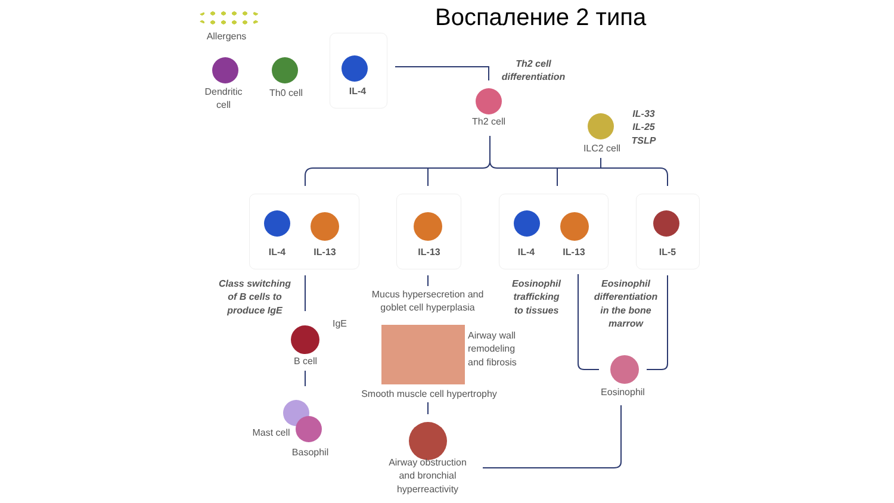Воспаление 2 типа
Allergens
Dendritic
cell
Th0 cell IL-4
Th2 cell
differentiation
Th2 cell
IL-33
IL-25
TSLP
ILC2 cell
IL-4 IL-13 IL-13 IL-4 IL-13 IL-5
Class switching
of B cells to
produce IgE
Mucus hypersecretion and
goblet cell hyperplasia
Eosinophil
trafficking
to tissues
Eosinophil
differentiation
in the bone
marrow
IgE
B cell
Airway wall
remodeling
and fibrosis
Smooth muscle cell hypertrophy
Eosinophil
Mast cell
Basophil
Airway obstruction
and bronchial
hyperreactivity